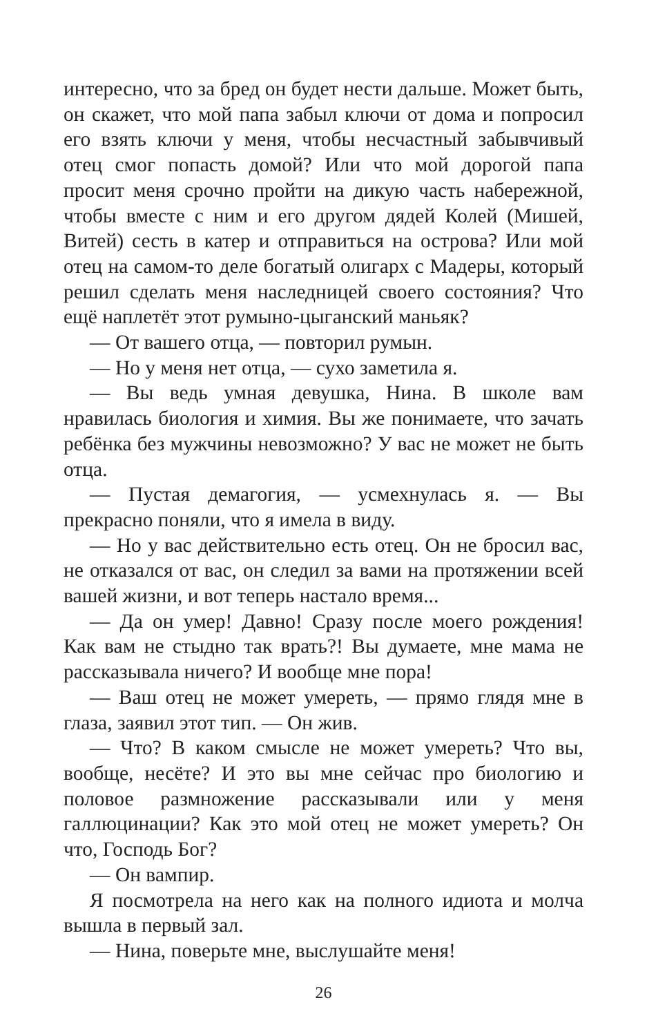интересно, что за бред он будет нести дальше. Может быть, он скажет, что мой папа забыл ключи от дома и попросил его взять ключи у меня, чтобы несчастный забывчивый отец смог попасть домой? Или что мой дорогой папа просит меня срочно пройти на дикую часть набережной, чтобы вместе с ним и его другом дядей Колей (Мишей, Витей) сесть в катер и отправиться на острова? Или мой отец на самом-то деле богатый олигарх с Мадеры, который решил сделать меня наследницей своего состояния? Что ещё наплетёт этот румыно-цыганский маньяк?
— От вашего отца, — повторил румын.
— Но у меня нет отца, — сухо заметила я.
— Вы ведь умная девушка, Нина. В школе вам нравилась биология и химия. Вы же понимаете, что зачать ребёнка без мужчины невозможно? У вас не может не быть отца.
— Пустая демагогия, — усмехнулась я. — Вы прекрасно поняли, что я имела в виду.
— Но у вас действительно есть отец. Он не бросил вас, не отказался от вас, он следил за вами на протяжении всей вашей жизни, и вот теперь настало время...
— Да он умер! Давно! Сразу после моего рождения! Как вам не стыдно так врать?! Вы думаете, мне мама не рассказывала ничего? И вообще мне пора!
— Ваш отец не может умереть, — прямо глядя мне в глаза, заявил этот тип. — Он жив.
— Что? В каком смысле не может умереть? Что вы, вообще, несёте? И это вы мне сейчас про биологию и половое размножение рассказывали или у меня галлюцинации? Как это мой отец не может умереть? Он что, Господь Бог?
— Он вампир.
Я посмотрела на него как на полного идиота и молча вышла в первый зал.
— Нина, поверьте мне, выслушайте меня!
26